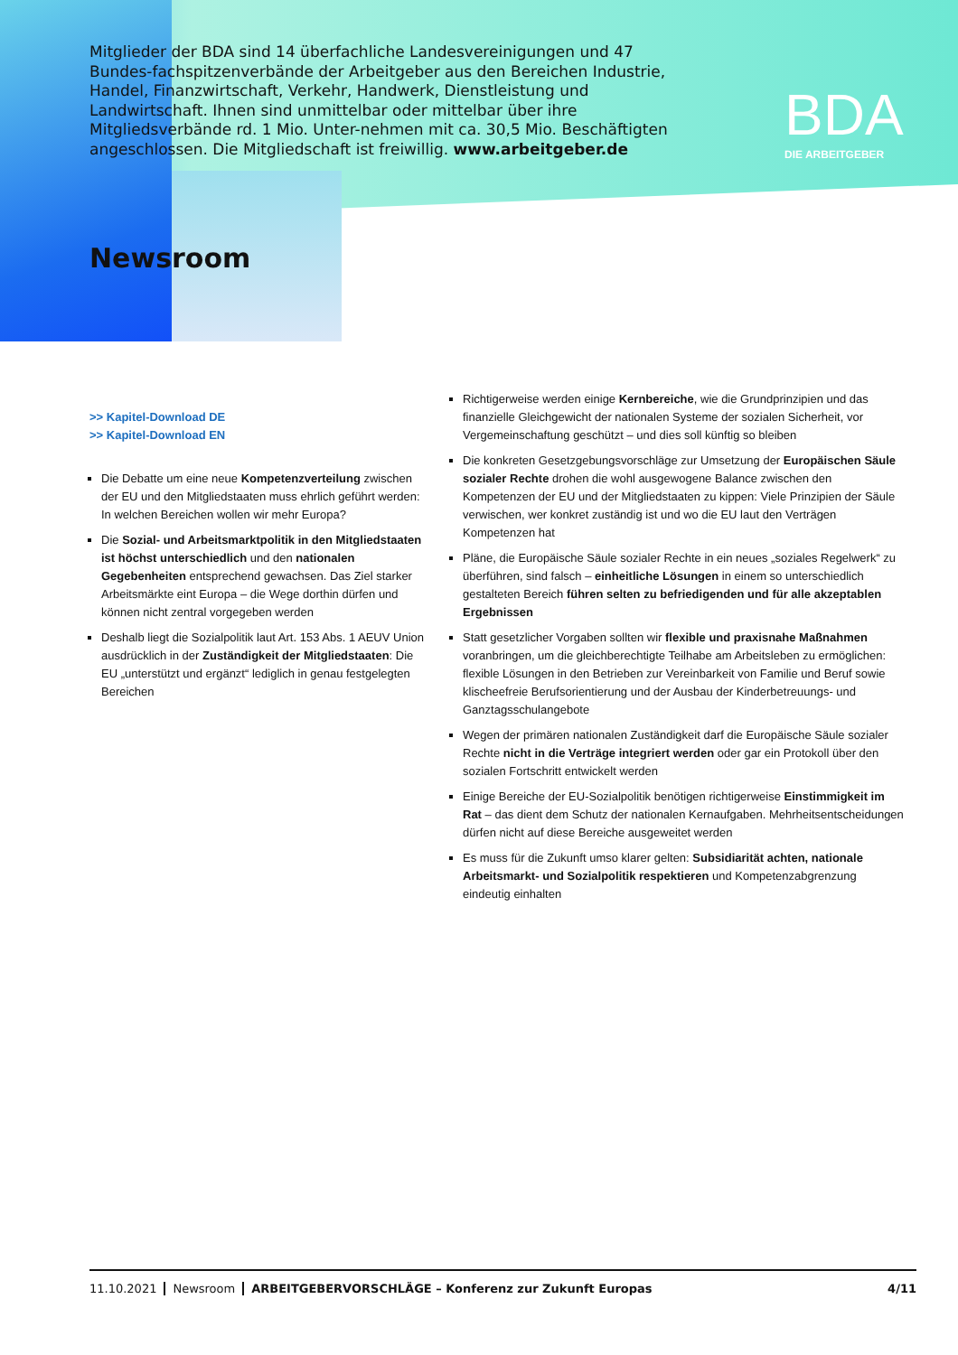Mitglieder der BDA sind 14 überfachliche Landesvereinigungen und 47 Bundes-fachspitzenverbände der Arbeitgeber aus den Bereichen Industrie, Handel, Finanzwirtschaft, Verkehr, Handwerk, Dienstleistung und Landwirtschaft. Ihnen sind unmittelbar oder mittelbar über ihre Mitgliedsverbände rd. 1 Mio. Unter-nehmen mit ca. 30,5 Mio. Beschäftigten angeschlossen. Die Mitgliedschaft ist freiwillig. www.arbeitgeber.de
BDA
DIE ARBEITGEBER
Newsroom
>> Kapitel-Download DE
>> Kapitel-Download EN
Die Debatte um eine neue Kompetenzverteilung zwischen der EU und den Mitgliedstaaten muss ehrlich geführt werden: In welchen Bereichen wollen wir mehr Europa?
Die Sozial- und Arbeitsmarktpolitik in den Mitgliedstaaten ist höchst unterschiedlich und den nationalen Gegebenheiten entsprechend gewachsen. Das Ziel starker Arbeitsmärkte eint Europa – die Wege dorthin dürfen und können nicht zentral vorgegeben werden
Deshalb liegt die Sozialpolitik laut Art. 153 Abs. 1 AEUV Union ausdrücklich in der Zuständigkeit der Mitgliedstaaten: Die EU „unterstützt und ergänzt“ lediglich in genau festgelegten Bereichen
Richtigerweise werden einige Kernbereiche, wie die Grundprinzipien und das finanzielle Gleichgewicht der nationalen Systeme der sozialen Sicherheit, vor Vergemeinschaftung geschützt – und dies soll künftig so bleiben
Die konkreten Gesetzgebungsvorschläge zur Umsetzung der Europäischen Säule sozialer Rechte drohen die wohl ausgewogene Balance zwischen den Kompetenzen der EU und der Mitgliedstaaten zu kippen: Viele Prinzipien der Säule verwischen, wer konkret zuständig ist und wo die EU laut den Verträgen Kompetenzen hat
Pläne, die Europäische Säule sozialer Rechte in ein neues „soziales Regelwerk“ zu überführen, sind falsch – einheitliche Lösungen in einem so unterschiedlich gestalteten Bereich führen selten zu befriedigenden und für alle akzeptablen Ergebnissen
Statt gesetzlicher Vorgaben sollten wir flexible und praxisnahe Maßnahmen voranbringen, um die gleichberechtigte Teilhabe am Arbeitsleben zu ermöglichen: flexible Lösungen in den Betrieben zur Vereinbarkeit von Familie und Beruf sowie klischeefreie Berufsorientierung und der Ausbau der Kinderbetreuungs- und Ganztagsschulangebote
Wegen der primären nationalen Zuständigkeit darf die Europäische Säule sozialer Rechte nicht in die Verträge integriert werden oder gar ein Protokoll über den sozialen Fortschritt entwickelt werden
Einige Bereiche der EU-Sozialpolitik benötigen richtigerweise Einstimmigkeit im Rat – das dient dem Schutz der nationalen Kernaufgaben. Mehrheitsentscheidungen dürfen nicht auf diese Bereiche ausgeweitet werden
Es muss für die Zukunft umso klarer gelten: Subsidiarität achten, nationale Arbeitsmarkt- und Sozialpolitik respektieren und Kompetenzabgrenzung eindeutig einhalten
11.10.2021 Newsroom ARBEITGEBERVORSCHLÄGE – Konferenz zur Zukunft Europas 4/11